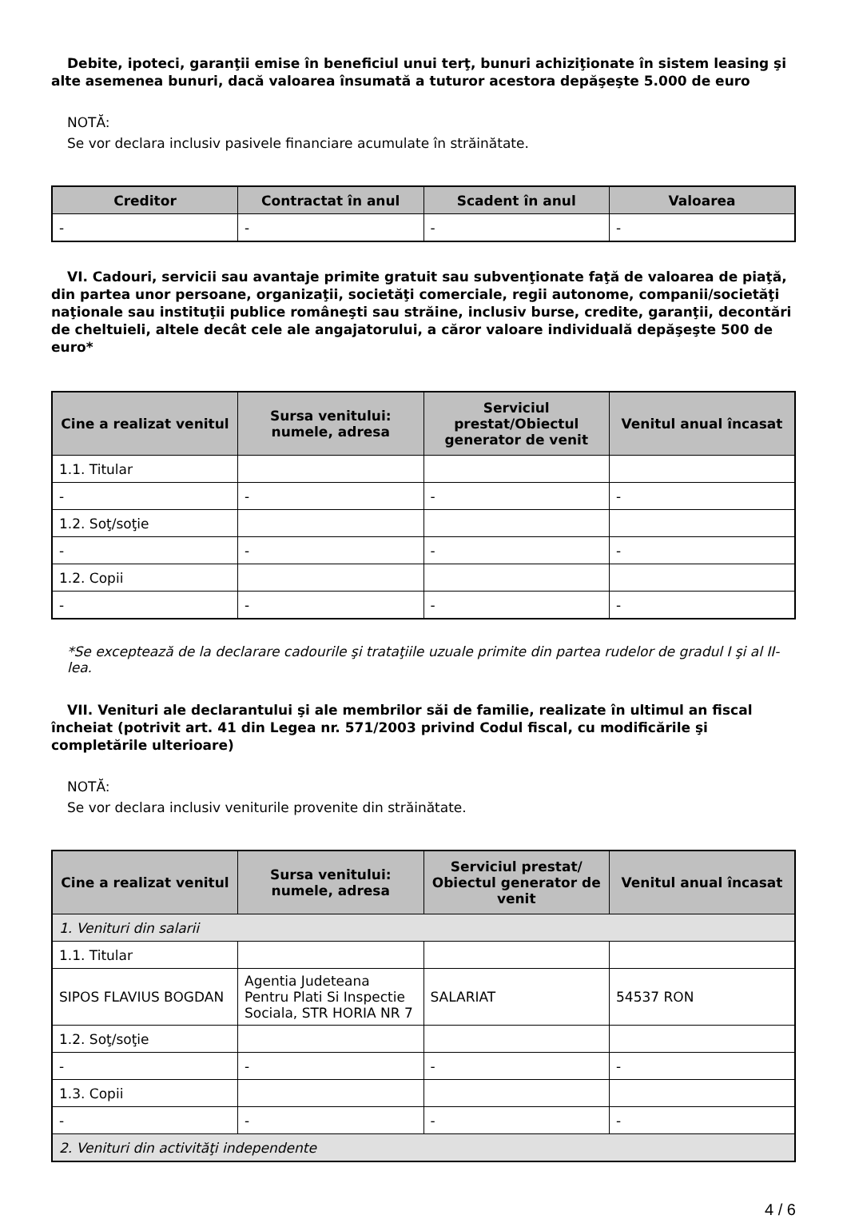Debite, ipoteci, garanţii emise în beneficiul unui terţ, bunuri achiziţionate în sistem leasing şi alte asemenea bunuri, dacă valoarea însumată a tuturor acestora depăşeşte 5.000 de euro
NOTĂ:
Se vor declara inclusiv pasivele financiare acumulate în străinătate.
| Creditor | Contractat în anul | Scadent în anul | Valoarea |
| --- | --- | --- | --- |
| - | - | - | - |
VI. Cadouri, servicii sau avantaje primite gratuit sau subvenţionate faţă de valoarea de piaţă, din partea unor persoane, organizaţii, societăţi comerciale, regii autonome, companii/societăţi naţionale sau instituţii publice româneşti sau străine, inclusiv burse, credite, garanţii, decontări de cheltuieli, altele decât cele ale angajatorului, a căror valoare individuală depăşeşte 500 de euro*
| Cine a realizat venitul | Sursa venitului: numele, adresa | Serviciul prestat/Obiectul generator de venit | Venitul anual încasat |
| --- | --- | --- | --- |
| 1.1. Titular | | | |
| - | - | - | - |
| 1.2. Soţ/soţie | | | |
| - | - | - | - |
| 1.2. Copii | | | |
| - | - | - | - |
*Se exceptează de la declarare cadourile şi trataţiile uzuale primite din partea rudelor de gradul I şi al II-lea.
VII. Venituri ale declarantului şi ale membrilor săi de familie, realizate în ultimul an fiscal încheiat (potrivit art. 41 din Legea nr. 571/2003 privind Codul fiscal, cu modificările şi completările ulterioare)
NOTĂ:
Se vor declara inclusiv veniturile provenite din străinătate.
| Cine a realizat venitul | Sursa venitului: numele, adresa | Serviciul prestat/ Obiectul generator de venit | Venitul anual încasat |
| --- | --- | --- | --- |
| 1. Venituri din salarii | | | |
| 1.1. Titular | | | |
| SIPOS FLAVIUS BOGDAN | Agentia Judeteana Pentru Plati Si Inspectie Sociala, STR HORIA NR 7 | SALARIAT | 54537 RON |
| 1.2. Soţ/soţie | | | |
| - | - | - | - |
| 1.3. Copii | | | |
| - | - | - | - |
| 2. Venituri din activităţi independente | | | |
4 / 6